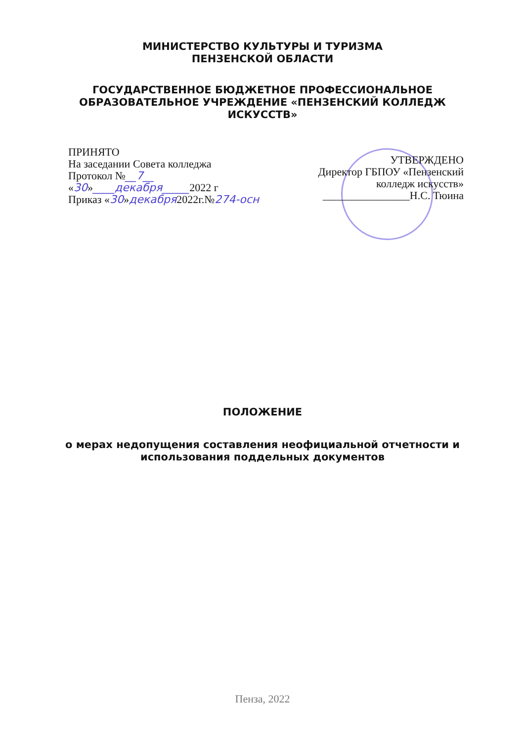МИНИСТЕРСТВО КУЛЬТУРЫ И ТУРИЗМА
ПЕНЗЕНСКОЙ ОБЛАСТИ
ГОСУДАРСТВЕННОЕ БЮДЖЕТНОЕ ПРОФЕССИОНАЛЬНОЕ
ОБРАЗОВАТЕЛЬНОЕ УЧРЕЖДЕНИЕ «ПЕНЗЕНСКИЙ КОЛЛЕДЖ
ИСКУССТВ»
ПРИНЯТО
На заседании Совета колледжа
Протокол №__7__
«30»____декабря_____2022 г
Приказ «30»декабря2022г.№274-осн
УТВЕРЖДЕНО
Директор ГБПОУ «Пензенский
колледж искусств»
________________Н.С. Тюина
ПОЛОЖЕНИЕ
о мерах недопущения составления неофициальной отчетности и
использования поддельных документов
Пенза, 2022